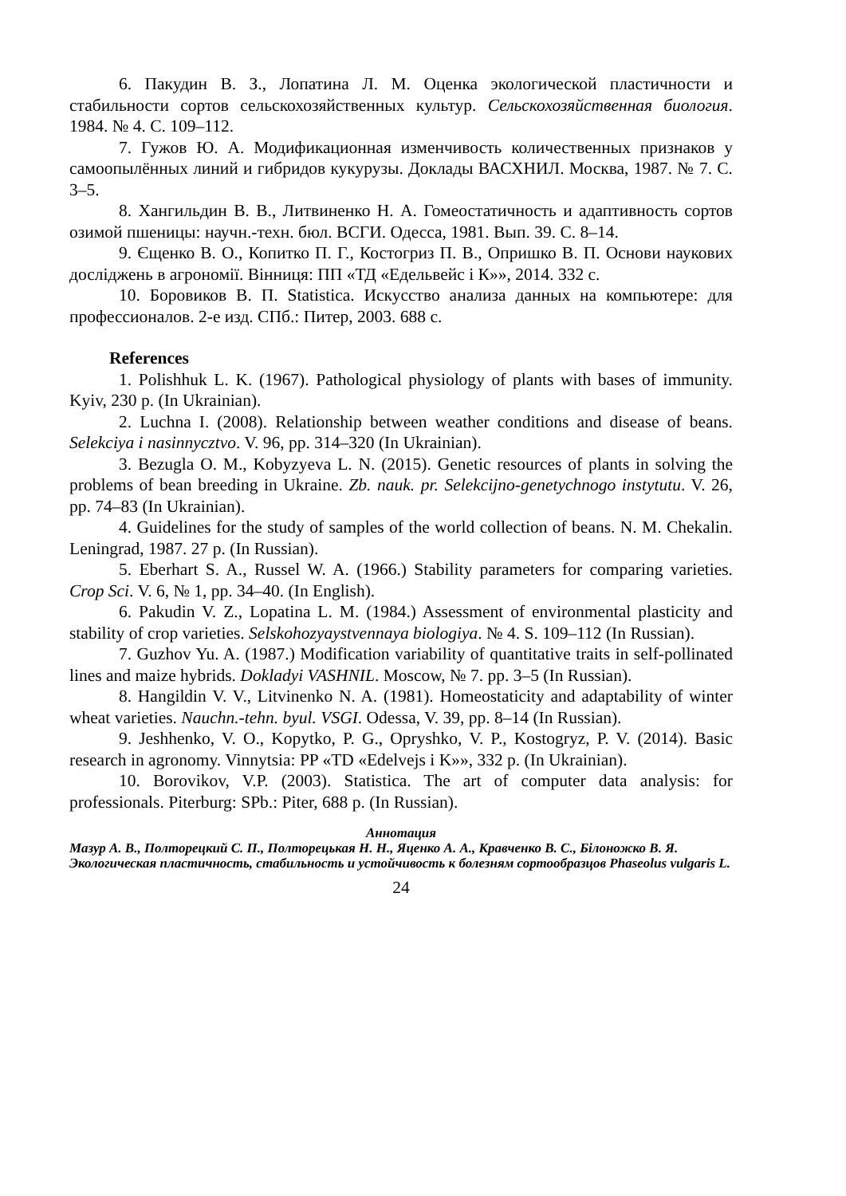6. Пакудин В. З., Лопатина Л. М. Оценка экологической пластичности и стабильности сортов сельскохозяйственных культур. Сельскохозяйственная биология. 1984. № 4. С. 109–112.
7. Гужов Ю. А. Модификационная изменчивость количественных признаков у самоопылённых линий и гибридов кукурузы. Доклады ВАСХНИЛ. Москва, 1987. № 7. С. 3–5.
8. Хангильдин В. В., Литвиненко Н. А. Гомеостатичность и адаптивность сортов озимой пшеницы: научн.-техн. бюл. ВСГИ. Одесса, 1981. Вып. 39. С. 8–14.
9. Єщенко В. О., Копитко П. Г., Костогриз П. В., Опришко В. П. Основи наукових досліджень в агрономії. Вінниця: ПП «ТД «Едельвейс і К»», 2014. 332 с.
10. Боровиков В. П. Statistica. Искусство анализа данных на компьютере: для профессионалов. 2-е изд. СПб.: Питер, 2003. 688 с.
References
1. Polishhuk L. K. (1967). Pathological physiology of plants with bases of immunity. Kyiv, 230 p. (In Ukrainian).
2. Luchna I. (2008). Relationship between weather conditions and disease of beans. Selekciya i nasinnycztvo. V. 96, pp. 314–320 (In Ukrainian).
3. Bezugla O. M., Kobyzyeva L. N. (2015). Genetic resources of plants in solving the problems of bean breeding in Ukraine. Zb. nauk. pr. Selekcijno-genetychnogo instytutu. V. 26, pp. 74–83 (In Ukrainian).
4. Guidelines for the study of samples of the world collection of beans. N. M. Chekalin. Leningrad, 1987. 27 p. (In Russian).
5. Eberhart S. A., Russel W. A. (1966.) Stability parameters for comparing varieties. Crop Sci. V. 6, № 1, pp. 34–40. (In English).
6. Pakudin V. Z., Lopatina L. M. (1984.) Assessment of environmental plasticity and stability of crop varieties. Selskohozyaystvennaya biologiya. № 4. S. 109–112 (In Russian).
7. Guzhov Yu. A. (1987.) Modification variability of quantitative traits in self-pollinated lines and maize hybrids. Dokladyi VASHNIL. Moscow, № 7. pp. 3–5 (In Russian).
8. Hangildin V. V., Litvinenko N. A. (1981). Homeostaticity and adaptability of winter wheat varieties. Nauchn.-tehn. byul. VSGI. Odessa, V. 39, pp. 8–14 (In Russian).
9. Jeshhenko, V. O., Kopytko, P. G., Opryshko, V. P., Kostogryz, P. V. (2014). Basic research in agronomy. Vinnytsia: PP «TD «Edelvejs i K»», 332 p. (In Ukrainian).
10. Borovikov, V.P. (2003). Statistica. The art of computer data analysis: for professionals. Piterburg: SPb.: Piter, 688 p. (In Russian).
Аннотация
Мазур А. В., Полторецкий С. П., Полторецькая Н. Н., Яценко А. А., Кравченко В. С., Білоножко В. Я.
Экологическая пластичность, стабильность и устойчивость к болезням сортообразцов Phaseolus vulgaris L.
24